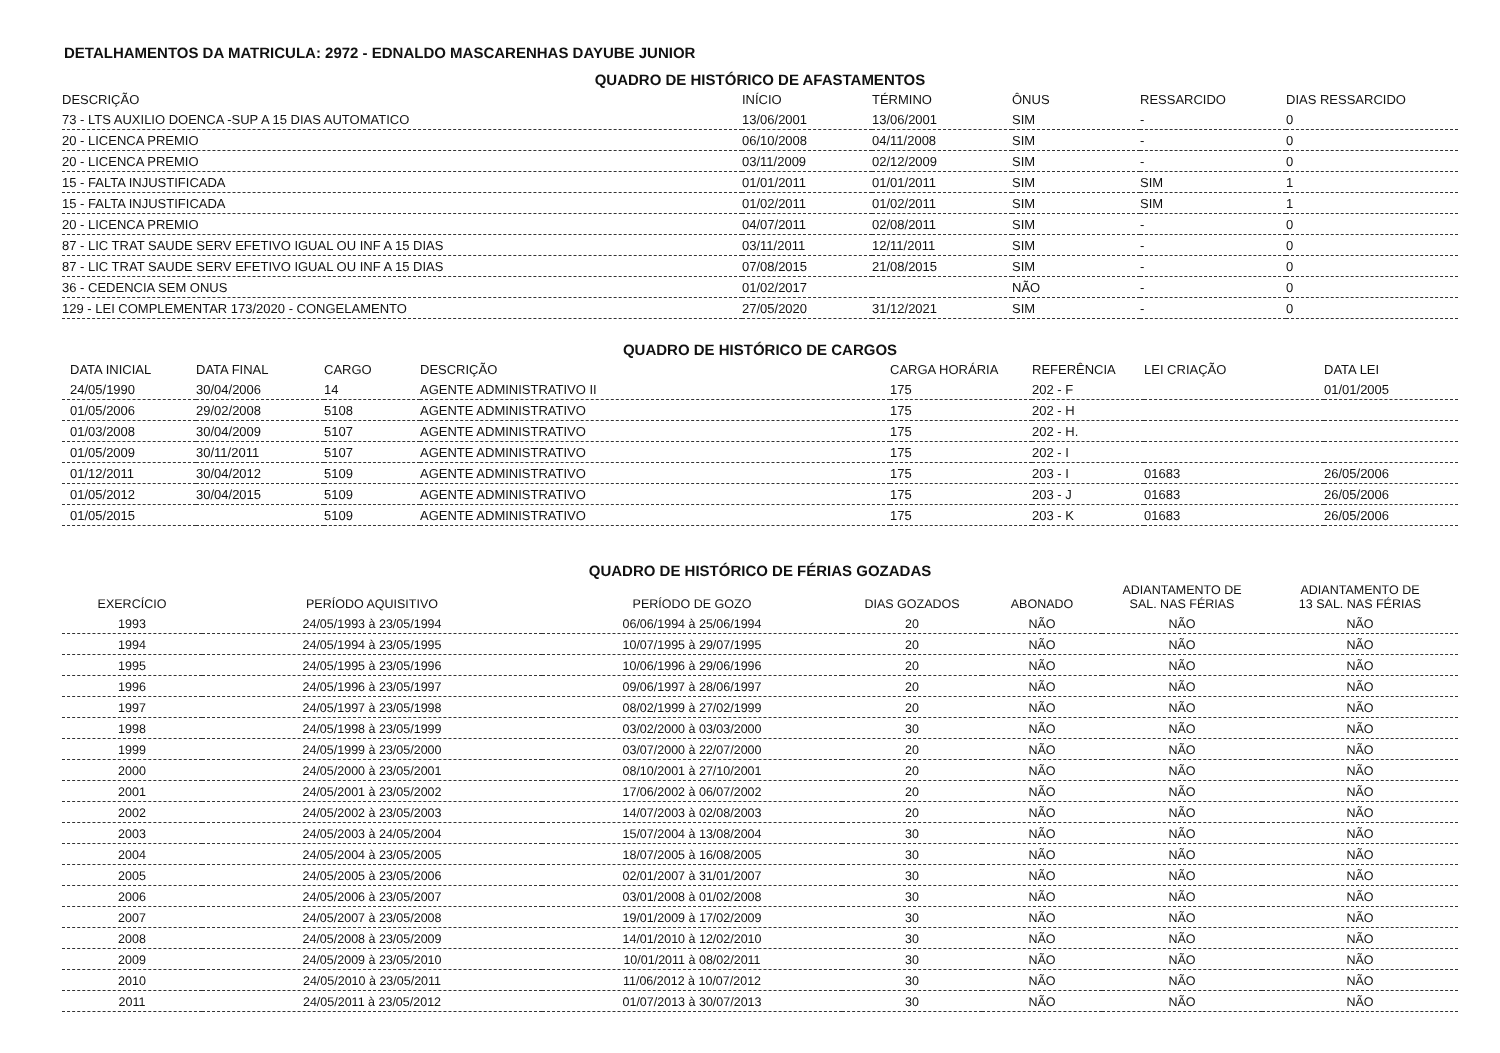DETALHAMENTOS DA MATRICULA: 2972 - EDNALDO MASCARENHAS DAYUBE JUNIOR
QUADRO DE HISTÓRICO DE AFASTAMENTOS
| DESCRIÇÃO | INÍCIO | TÉRMINO | ÔNUS | RESSARCIDO | DIAS RESSARCIDO |
| --- | --- | --- | --- | --- | --- |
| 73 - LTS AUXILIO DOENCA -SUP A 15 DIAS AUTOMATICO | 13/06/2001 | 13/06/2001 | SIM | - | 0 |
| 20 - LICENCA PREMIO | 06/10/2008 | 04/11/2008 | SIM | - | 0 |
| 20 - LICENCA PREMIO | 03/11/2009 | 02/12/2009 | SIM | - | 0 |
| 15 - FALTA INJUSTIFICADA | 01/01/2011 | 01/01/2011 | SIM | SIM | 1 |
| 15 - FALTA INJUSTIFICADA | 01/02/2011 | 01/02/2011 | SIM | SIM | 1 |
| 20 - LICENCA PREMIO | 04/07/2011 | 02/08/2011 | SIM | - | 0 |
| 87 - LIC TRAT SAUDE SERV EFETIVO IGUAL OU INF A 15 DIAS | 03/11/2011 | 12/11/2011 | SIM | - | 0 |
| 87 - LIC TRAT SAUDE SERV EFETIVO IGUAL OU INF A 15 DIAS | 07/08/2015 | 21/08/2015 | SIM | - | 0 |
| 36 - CEDENCIA SEM ONUS | 01/02/2017 | | NÃO | - | 0 |
| 129 - LEI COMPLEMENTAR 173/2020 - CONGELAMENTO | 27/05/2020 | 31/12/2021 | SIM | - | 0 |
QUADRO DE HISTÓRICO DE CARGOS
| DATA INICIAL | DATA FINAL | CARGO | DESCRIÇÃO | CARGA HORÁRIA | REFERÊNCIA | LEI CRIAÇÃO | DATA LEI |
| --- | --- | --- | --- | --- | --- | --- | --- |
| 24/05/1990 | 30/04/2006 | 14 | AGENTE ADMINISTRATIVO II | 175 | 202 - F | | 01/01/2005 |
| 01/05/2006 | 29/02/2008 | 5108 | AGENTE ADMINISTRATIVO | 175 | 202 - H | | |
| 01/03/2008 | 30/04/2009 | 5107 | AGENTE ADMINISTRATIVO | 175 | 202 - H. | | |
| 01/05/2009 | 30/11/2011 | 5107 | AGENTE ADMINISTRATIVO | 175 | 202 - I | | |
| 01/12/2011 | 30/04/2012 | 5109 | AGENTE ADMINISTRATIVO | 175 | 203 - I | 01683 | 26/05/2006 |
| 01/05/2012 | 30/04/2015 | 5109 | AGENTE ADMINISTRATIVO | 175 | 203 - J | 01683 | 26/05/2006 |
| 01/05/2015 | | 5109 | AGENTE ADMINISTRATIVO | 175 | 203 - K | 01683 | 26/05/2006 |
QUADRO DE HISTÓRICO DE FÉRIAS GOZADAS
| EXERCÍCIO | PERÍODO AQUISITIVO | PERÍODO DE GOZO | DIAS GOZADOS | ABONADO | ADIANTAMENTO DE SAL. NAS FÉRIAS | ADIANTAMENTO DE 13 SAL. NAS FÉRIAS |
| --- | --- | --- | --- | --- | --- | --- |
| 1993 | 24/05/1993 à 23/05/1994 | 06/06/1994 à 25/06/1994 | 20 | NÃO | NÃO | NÃO |
| 1994 | 24/05/1994 à 23/05/1995 | 10/07/1995 à 29/07/1995 | 20 | NÃO | NÃO | NÃO |
| 1995 | 24/05/1995 à 23/05/1996 | 10/06/1996 à 29/06/1996 | 20 | NÃO | NÃO | NÃO |
| 1996 | 24/05/1996 à 23/05/1997 | 09/06/1997 à 28/06/1997 | 20 | NÃO | NÃO | NÃO |
| 1997 | 24/05/1997 à 23/05/1998 | 08/02/1999 à 27/02/1999 | 20 | NÃO | NÃO | NÃO |
| 1998 | 24/05/1998 à 23/05/1999 | 03/02/2000 à 03/03/2000 | 30 | NÃO | NÃO | NÃO |
| 1999 | 24/05/1999 à 23/05/2000 | 03/07/2000 à 22/07/2000 | 20 | NÃO | NÃO | NÃO |
| 2000 | 24/05/2000 à 23/05/2001 | 08/10/2001 à 27/10/2001 | 20 | NÃO | NÃO | NÃO |
| 2001 | 24/05/2001 à 23/05/2002 | 17/06/2002 à 06/07/2002 | 20 | NÃO | NÃO | NÃO |
| 2002 | 24/05/2002 à 23/05/2003 | 14/07/2003 à 02/08/2003 | 20 | NÃO | NÃO | NÃO |
| 2003 | 24/05/2003 à 24/05/2004 | 15/07/2004 à 13/08/2004 | 30 | NÃO | NÃO | NÃO |
| 2004 | 24/05/2004 à 23/05/2005 | 18/07/2005 à 16/08/2005 | 30 | NÃO | NÃO | NÃO |
| 2005 | 24/05/2005 à 23/05/2006 | 02/01/2007 à 31/01/2007 | 30 | NÃO | NÃO | NÃO |
| 2006 | 24/05/2006 à 23/05/2007 | 03/01/2008 à 01/02/2008 | 30 | NÃO | NÃO | NÃO |
| 2007 | 24/05/2007 à 23/05/2008 | 19/01/2009 à 17/02/2009 | 30 | NÃO | NÃO | NÃO |
| 2008 | 24/05/2008 à 23/05/2009 | 14/01/2010 à 12/02/2010 | 30 | NÃO | NÃO | NÃO |
| 2009 | 24/05/2009 à 23/05/2010 | 10/01/2011 à 08/02/2011 | 30 | NÃO | NÃO | NÃO |
| 2010 | 24/05/2010 à 23/05/2011 | 11/06/2012 à 10/07/2012 | 30 | NÃO | NÃO | NÃO |
| 2011 | 24/05/2011 à 23/05/2012 | 01/07/2013 à 30/07/2013 | 30 | NÃO | NÃO | NÃO |